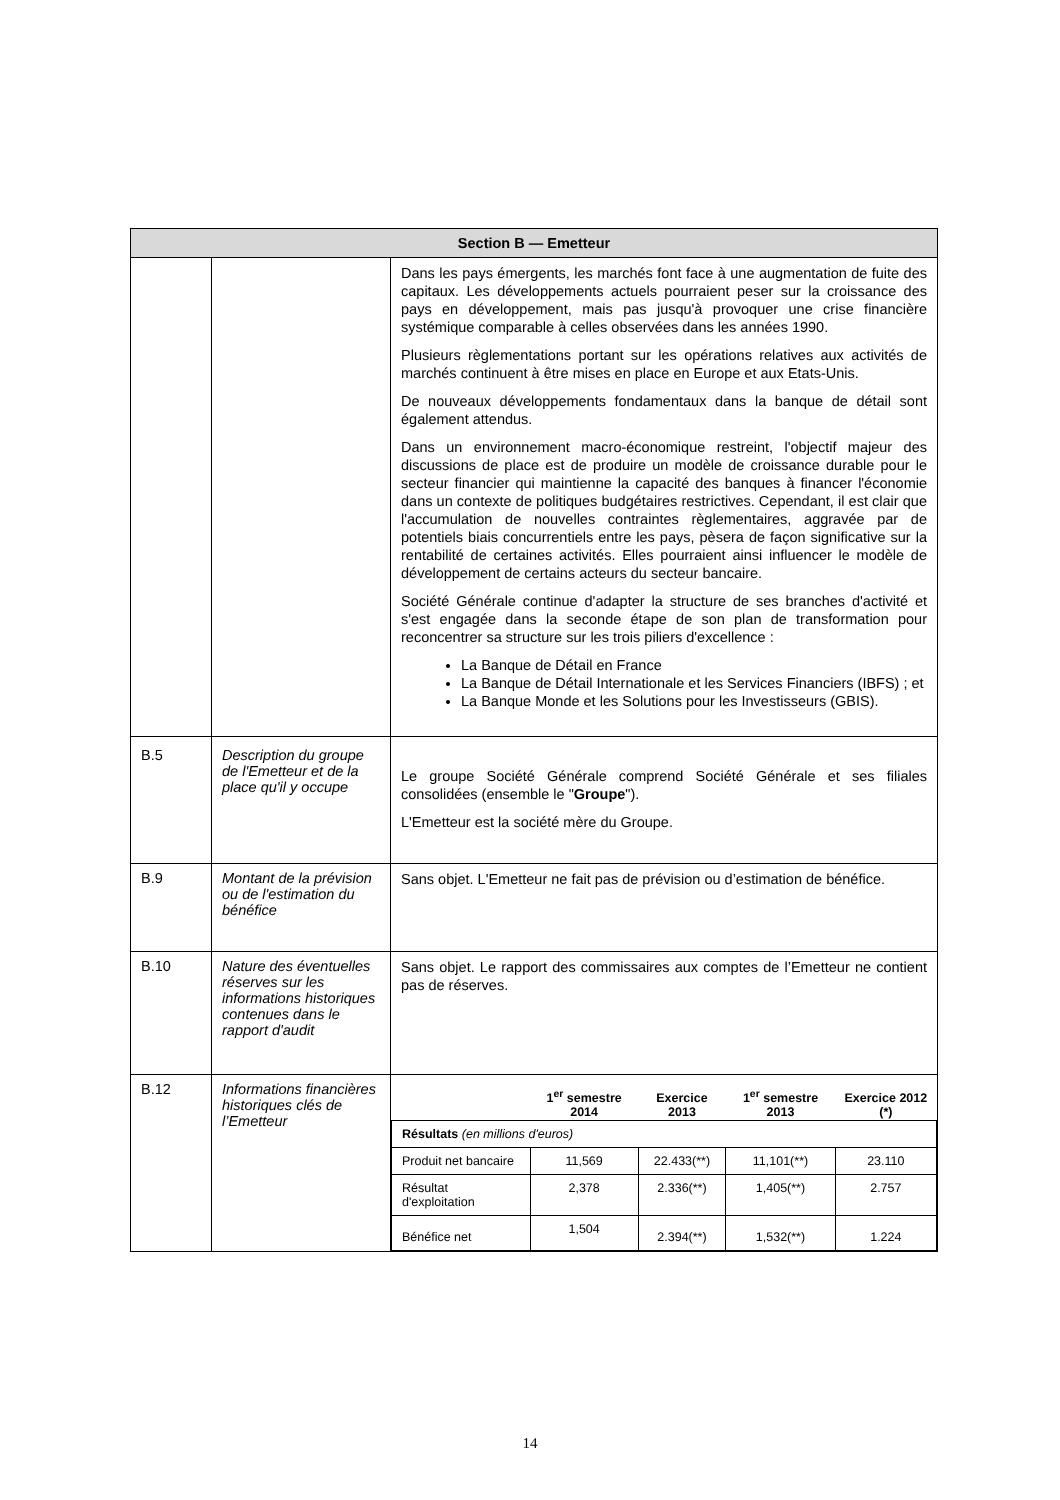| Section B — Emetteur | | |
| | | Dans les pays émergents, les marchés font face à une augmentation de fuite des capitaux. Les développements actuels pourraient peser sur la croissance des pays en développement, mais pas jusqu'à provoquer une crise financière systémique comparable à celles observées dans les années 1990. Plusieurs règlementations portant sur les opérations relatives aux activités de marchés continuent à être mises en place en Europe et aux Etats-Unis. De nouveaux développements fondamentaux dans la banque de détail sont également attendus. Dans un environnement macro-économique restreint, l'objectif majeur des discussions de place est de produire un modèle de croissance durable pour le secteur financier qui maintienne la capacité des banques à financer l'économie dans un contexte de politiques budgétaires restrictives. Cependant, il est clair que l'accumulation de nouvelles contraintes règlementaires, aggravée par de potentiels biais concurrentiels entre les pays, pèsera de façon significative sur la rentabilité de certaines activités. Elles pourraient ainsi influencer le modèle de développement de certains acteurs du secteur bancaire. Société Générale continue d'adapter la structure de ses branches d'activité et s'est engagée dans la seconde étape de son plan de transformation pour reconcentrer sa structure sur les trois piliers d'excellence : La Banque de Détail en France La Banque de Détail Internationale et les Services Financiers (IBFS) ; et La Banque Monde et les Solutions pour les Investisseurs (GBIS). |
| B.5 | Description du groupe de l'Emetteur et de la place qu'il y occupe | Le groupe Société Générale comprend Société Générale et ses filiales consolidées (ensemble le " Groupe "). L'Emetteur est la société mère du Groupe. |
| B.9 | Montant de la prévision ou de l'estimation du bénéfice | Sans objet. L'Emetteur ne fait pas de prévision ou d’estimation de bénéfice. |
| B.10 | Nature des éventuelles réserves sur les informations historiques contenues dans le rapport d'audit | Sans objet. Le rapport des commissaires aux comptes de l’Emetteur ne contient pas de réserves. |
| B.12 | Informations financières historiques clés de l’Emetteur | / / 1<sup>er</sup> semestre 2014 / Exercice 2013 / 1<sup>er</sup> semestre 2013 / Exercice 2012 (*) / / --- / --- / --- / --- / --- / / Résultats (en millions d'euros) / / / / / / Produit net bancaire / 11,569 / 22.433(**) / 11,101(**) / 23.110 / / Résultat d'exploitation / 2,378 / 2.336(**) / 1,405(**) / 2.757 / / Bénéfice net / 1,504 / 2.394(**) / 1,532(**) / 1.224 / |
14